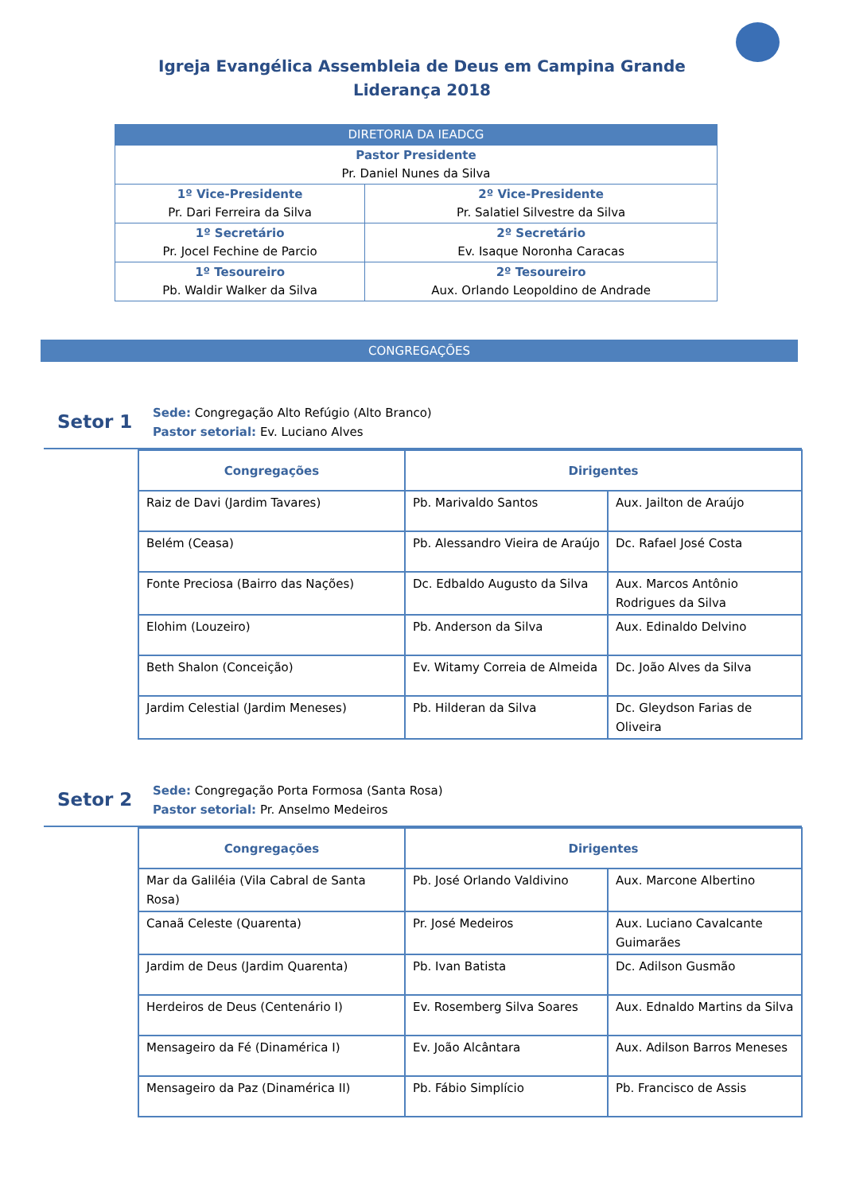Igreja Evangélica Assembleia de Deus em Campina Grande
Liderança 2018
| DIRETORIA DA IEADCG | |
| Pastor Presidente Pr. Daniel Nunes da Silva | |
| 1º Vice-Presidente Pr. Dari Ferreira da Silva | 2º Vice-Presidente Pr. Salatiel Silvestre da Silva |
| 1º Secretário Pr. Jocel Fechine de Parcio | 2º Secretário Ev. Isaque Noronha Caracas |
| 1º Tesoureiro Pb. Waldir Walker da Silva | 2º Tesoureiro Aux. Orlando Leopoldino de Andrade |
CONGREGAÇÕES
Setor 1
Sede: Congregação Alto Refúgio (Alto Branco)
Pastor setorial: Ev. Luciano Alves
| Congregações | Dirigentes | |
| --- | --- | --- |
| Raiz de Davi (Jardim Tavares) | Pb. Marivaldo Santos | Aux. Jailton de Araújo |
| Belém (Ceasa) | Pb. Alessandro Vieira de Araújo | Dc. Rafael José Costa |
| Fonte Preciosa (Bairro das Nações) | Dc. Edbaldo Augusto da Silva | Aux. Marcos Antônio Rodrigues da Silva |
| Elohim (Louzeiro) | Pb. Anderson da Silva | Aux. Edinaldo Delvino |
| Beth Shalon (Conceição) | Ev. Witamy Correia de Almeida | Dc. João Alves da Silva |
| Jardim Celestial (Jardim Meneses) | Pb. Hilderan da Silva | Dc. Gleydson Farias de Oliveira |
Setor 2
Sede: Congregação Porta Formosa (Santa Rosa)
Pastor setorial: Pr. Anselmo Medeiros
| Congregações | Dirigentes | |
| --- | --- | --- |
| Mar da Galiléia (Vila Cabral de Santa Rosa) | Pb. José Orlando Valdivino | Aux. Marcone Albertino |
| Canaã Celeste (Quarenta) | Pr. José Medeiros | Aux. Luciano Cavalcante Guimarães |
| Jardim de Deus (Jardim Quarenta) | Pb. Ivan Batista | Dc. Adilson Gusmão |
| Herdeiros de Deus (Centenário I) | Ev. Rosemberg Silva Soares | Aux. Ednaldo Martins da Silva |
| Mensageiro da Fé (Dinaméricа I) | Ev. João Alcântara | Aux. Adilson Barros Meneses |
| Mensageiro da Paz (Dinamérica II) | Pb. Fábio Simplício | Pb. Francisco de Assis |